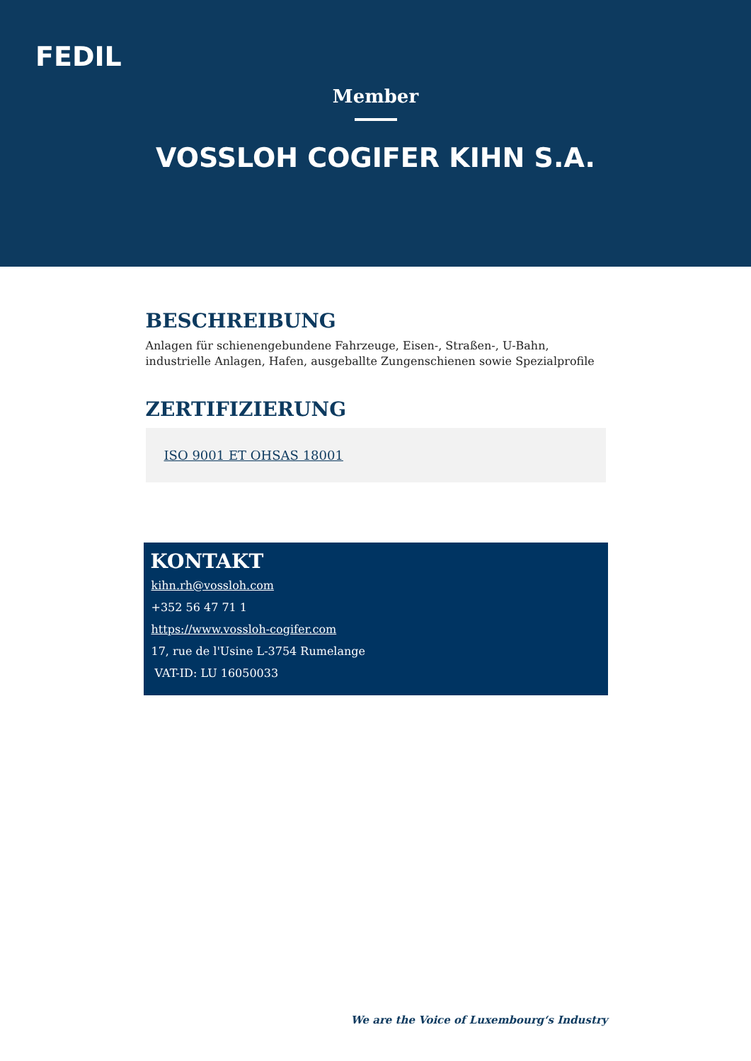FEDIL
Member
VOSSLOH COGIFER KIHN S.A.
BESCHREIBUNG
Anlagen für schienengebundene Fahrzeuge, Eisen-, Straßen-, U-Bahn, industrielle Anlagen, Hafen, ausgeballte Zungenschienen sowie Spezialprofile
ZERTIFIZIERUNG
ISO 9001 ET OHSAS 18001
KONTAKT
kihn.rh@vossloh.com
+352 56 47 71 1
https://www.vossloh-cogifer.com
17, rue de l'Usine L-3754 Rumelange
VAT-ID: LU 16050033
We are the Voice of Luxembourg‘s Industry